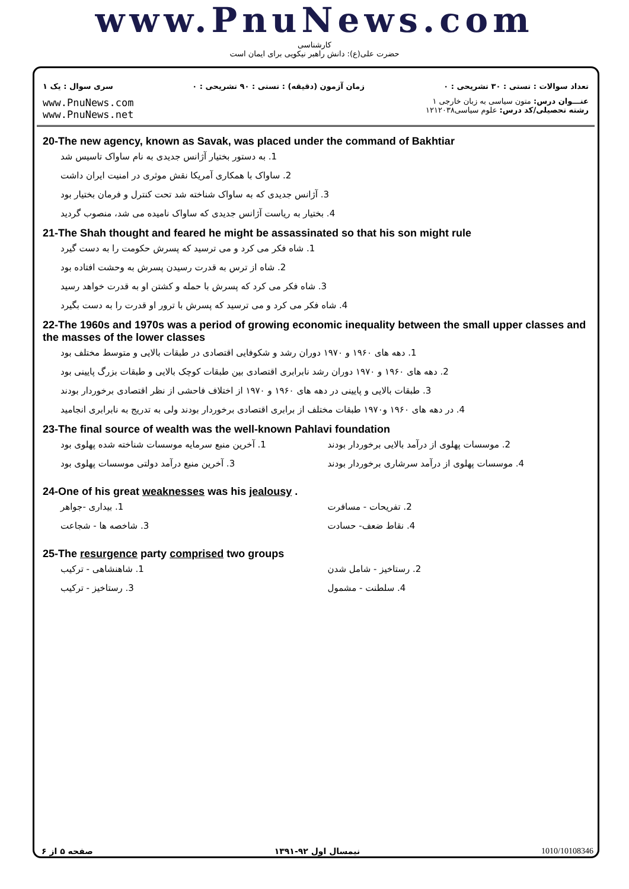www.PnuNews.com
کارشناسی
حضرت علی(ع): دانش راهبر نیکویی برای ایمان است
تعداد سوالات : تستی : ۳۰ تشریحی : ۰ زمان آزمون (دقیقه) : تستی : ۹۰ تشریحی : ۰ سری سوال : یک ۱
www.PnuNews.com
www.PnuNews.net
عنـــوان درس: متون سیاسی به زبان خارجی ۱
رشته تحصیلی/کد درس: علوم سیاسی۱۲۱۲۰۳۸
20-The new agency, known as Savak, was placed under the command of Bakhtiar
1. به دستور بختیار آژانس جدیدی به نام ساواک تاسیس شد
2. ساواک با همکاری آمریکا نقش موثری در امنیت ایران داشت
3. آژانس جدیدی که به ساواک شناخته شد تحت کنترل و فرمان بختیار بود
4. بختیار به ریاست آژانس جدیدی که ساواک نامیده می شد، منصوب گردید
21-The Shah thought and feared he might be assassinated so that his son might rule
1. شاه فکر می کرد و می ترسید که پسرش حکومت را به دست گیرد
2. شاه از ترس به قدرت رسیدن پسرش به وحشت افتاده بود
3. شاه فکر می کرد که پسرش با حمله و کشتن او به قدرت خواهد رسید
4. شاه فکر می کرد و می ترسید که پسرش با ترور او قدرت را به دست بگیرد
22-The 1960s and 1970s was a period of growing economic inequality between the small upper classes and the masses of the lower classes
1. دهه های ۱۹۶۰ و ۱۹۷۰ دوران رشد و شکوفایی اقتصادی در طبقات بالایی و متوسط مختلف بود
2. دهه های ۱۹۶۰ و ۱۹۷۰ دوران رشد نابرابری اقتصادی بین طبقات کوچک بالایی و طبقات بزرگ پایینی بود
3. طبقات بالایی و پایینی در دهه های ۱۹۶۰ و ۱۹۷۰ از اختلاف فاحشی از نظر اقتصادی برخوردار بودند
4. در دهه های ۱۹۶۰ و۱۹۷۰ طبقات مختلف از برابری اقتصادی برخوردار بودند ولی به تدریج به نابرابری انجامید
23-The final source of wealth was the well-known Pahlavi foundation
1. آخرین منبع سرمایه موسسات شناخته شده پهلوی بود 2. موسسات پهلوی از درآمد بالایی برخوردار بودند
3. آخرین منبع درآمد دولتی موسسات پهلوی بود 4. موسسات پهلوی از درآمد سرشاری برخوردار بودند
24-One of his great weaknesses was his jealousy .
1. بیداری -جواهر 2. تفریحات - مسافرت
3. شاخصه ها - شجاعت 4. نقاط ضعف- حسادت
25-The resurgence party comprised two groups
1. شاهنشاهی - ترکیب 2. رستاخیز - شامل شدن
3. رستاخیز - ترکیب 4. سلطنت - مشمول
صفحه ۵ از ۶ نیمسال اول ۹۲-۱۳۹۱ 1010/10108346